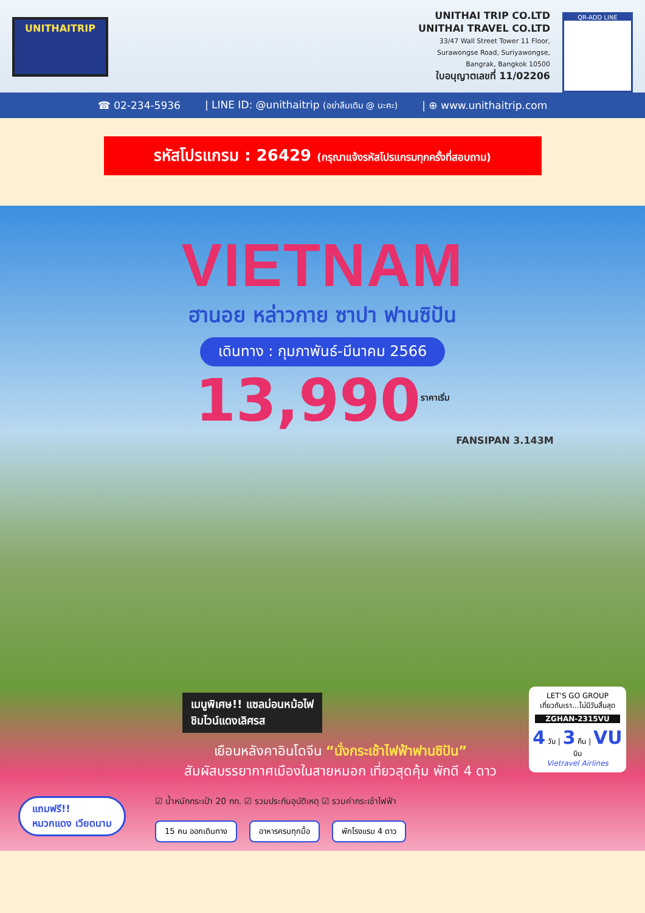UNITHAITRIP
UNITHAI TRIP CO.LTD
UNITHAI TRAVEL CO.LTD
33/47 Wall Street Tower 11 Floor,
Surawongse Road, Suriyawongse,
Bangrak, Bangkok 10500
ใบอนุญาตเลขที่ 11/02206
QR-ADD LINE
☎ 02-234-5936 | LINE ID: @unithaitrip (อย่าลืมเติม @ นะคะ) | ⊕ www.unithaitrip.com
รหัสโปรแกรม : 26429 (กรุณาแจ้งรหัสโปรแกรมทุกครั้งที่สอบถาม)
VIETNAM
ฮานอย หล่าวกาย ซาปา ฟานซิปัน
เดินทาง : กุมภาพันธ์-มีนาคม 2566
13,990<sup>ราคาเริ่ม</sup>
FANSIPAN 3.143M
เมนูพิเศษ!! แซลม่อนหม้อไฟ
ชิมไวน์แดงเลิศรส
เยือนหลังคาอินโดจีน “นั่งกระเช้าไฟฟ้าฟานซิปัน”
สัมผัสบรรยากาศเมืองในสายหมอก เที่ยวสุดคุ้ม พักดี 4 ดาว
☑ น้ำหนักกระเป๋า 20 กก. ☑ รวมประกันอุบัติเหตุ ☑ รวมค่ากระเช้าไฟฟ้า
15 คน ออกเดินทาง อาหารครบทุกมื้อ พักโรงแรม 4 ดาว
แถมฟรี!!
หมวกแดง เวียดนาม
LET'S GO GROUP
เที่ยวกับเรา...ไม่มีวันสิ้นสุด
ZGHAN-2315VU
4 วัน | 3 คืน | VU บิน
Vietravel Airlines